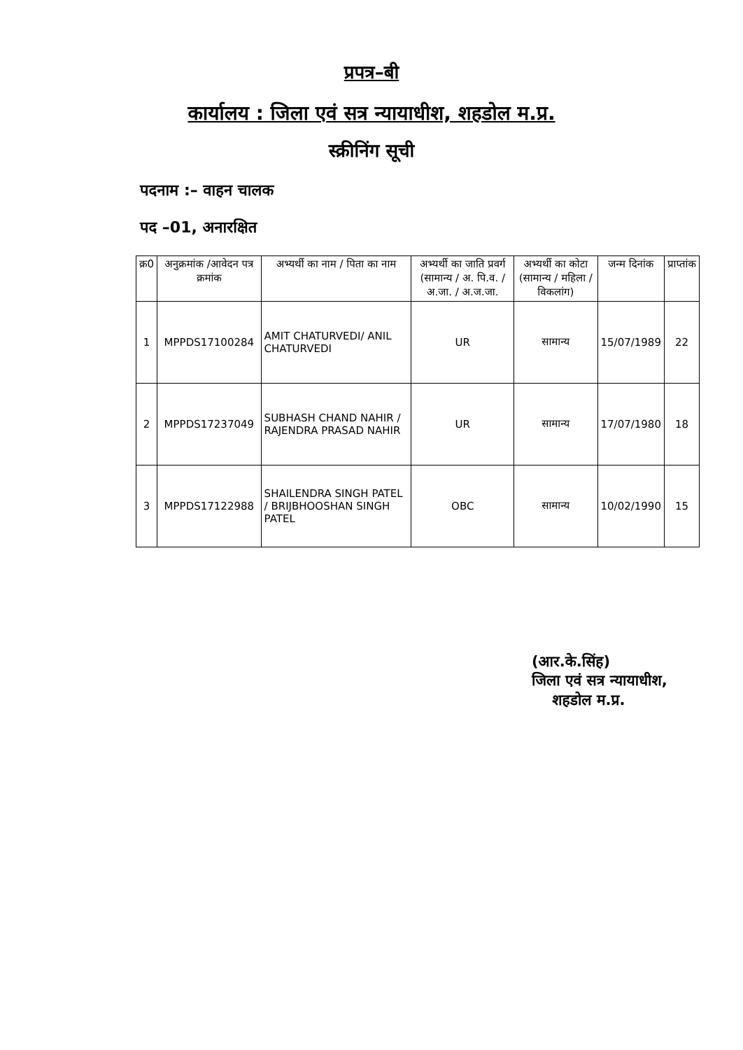प्रपत्र–बी
कार्यालय : जिला एवं सत्र न्यायाधीश, शहडोल म.प्र.
स्क्रीनिंग सूची
पदनाम :– वाहन चालक
पद –01, अनारक्षित
| क्र0 | अनुक्रमांक /आवेदन पत्र क्रमांक | अभ्यर्थी का नाम / पिता का नाम | अभ्यर्थी का जाति प्रवर्ग (सामान्य / अ. पि.व. / अ.जा. / अ.ज.जा. | अभ्यर्थी का कोटा (सामान्य / महिला / विकलांग) | जन्म दिनांक | प्राप्तांक |
| --- | --- | --- | --- | --- | --- | --- |
| 1 | MPPDS17100284 | AMIT CHATURVEDI/ ANIL CHATURVEDI | UR | सामान्य | 15/07/1989 | 22 |
| 2 | MPPDS17237049 | SUBHASH CHAND NAHIR / RAJENDRA PRASAD NAHIR | UR | सामान्य | 17/07/1980 | 18 |
| 3 | MPPDS17122988 | SHAILENDRA SINGH PATEL / BRIJBHOOSHAN SINGH PATEL | OBC | सामान्य | 10/02/1990 | 15 |
(आर.के.सिंह)
जिला एवं सत्र न्यायाधीश,
शहडोल म.प्र.